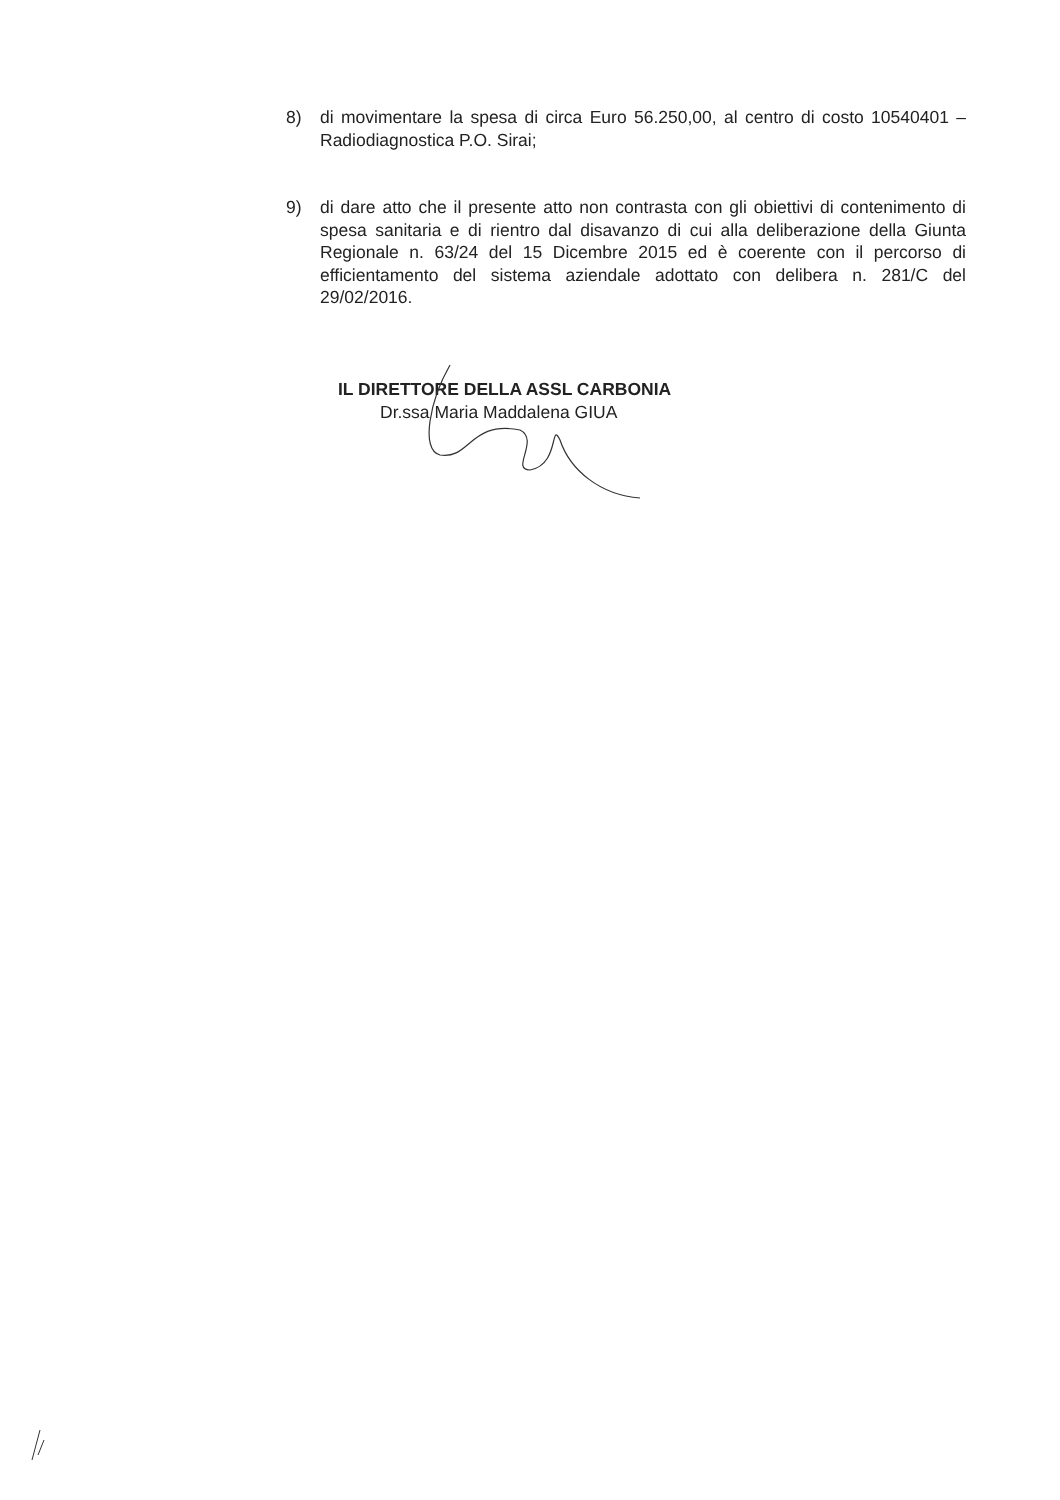8) di movimentare la spesa di circa Euro 56.250,00, al centro di costo 10540401 – Radiodiagnostica P.O. Sirai;
9) di dare atto che il presente atto non contrasta con gli obiettivi di contenimento di spesa sanitaria e di rientro dal disavanzo di cui alla deliberazione della Giunta Regionale n. 63/24 del 15 Dicembre 2015 ed è coerente con il percorso di efficientamento del sistema aziendale adottato con delibera n. 281/C del 29/02/2016.
IL DIRETTORE DELLA ASSL CARBONIA
Dr.ssa Maria Maddalena GIUA